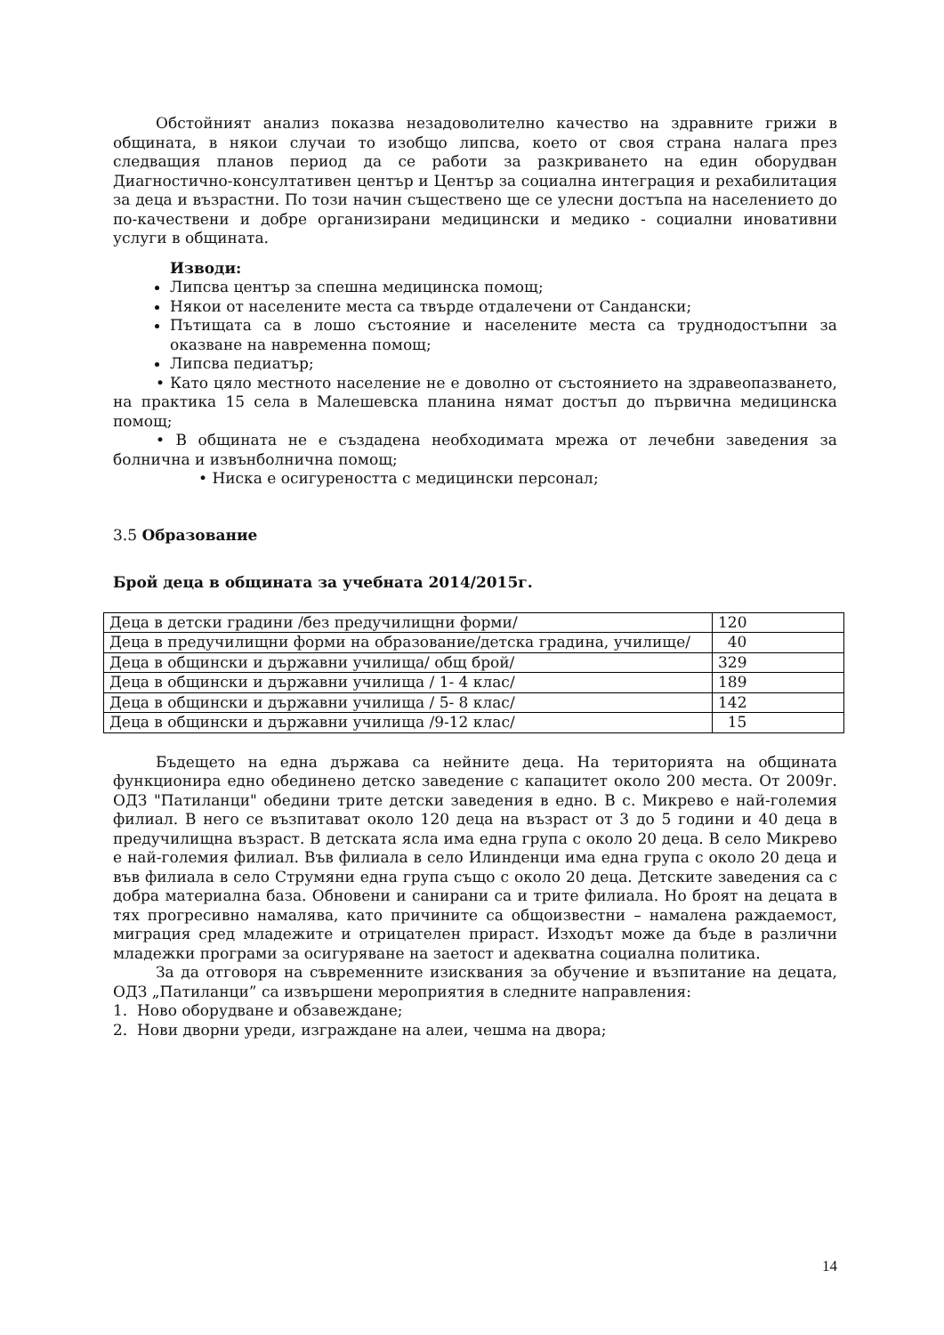Обстойният анализ показва незадоволително качество на здравните грижи в общината, в някои случаи то изобщо липсва, което от своя страна налага през следващия планов период да се работи за разкриването на един оборудван Диагностично-консултативен център и Център за социална интеграция и рехабилитация за деца и възрастни. По този начин съществено ще се улесни достъпа на населението до по-качествени и добре организирани медицински и медико - социални иновативни услуги в общината.
Изводи:
Липсва център за спешна медицинска помощ;
Някои от населените места са твърде отдалечени от Сандански;
Пътищата са в лошо състояние и населените места са труднодостъпни за оказване на навременна помощ;
Липсва педиатър;
• Като цяло местното население не е доволно от състоянието на здравеопазването, на практика 15 села в Малешевска планина нямат достъп до първична медицинска помощ;
• В общината не е създадена необходимата мрежа от лечебни заведения за болнична и извънболнична помощ;
• Ниска е осигуреността с медицински персонал;
3.5 Образование
Брой деца в общината за учебната 2014/2015г.
| Деца в детски градини /без предучилищни форми/ | 120 |
| Деца в предучилищни форми на образование/детска градина, училище/ | 40 |
| Деца в общински и държавни училища/ общ брой/ | 329 |
| Деца в общински и държавни училища / 1- 4 клас/ | 189 |
| Деца в общински и държавни училища / 5- 8 клас/ | 142 |
| Деца в общински и държавни училища /9-12 клас/ | 15 |
Бъдещето на една държава са нейните деца. На територията на общината функционира едно обединено детско заведение с капацитет около 200 места. От 2009г. ОДЗ "Патиланци" обедини трите детски заведения в едно. В с. Микрево е най-големия филиал. В него се възпитават около 120 деца на възраст от 3 до 5 години и 40 деца в предучилищна възраст. В детската ясла има една група с около 20 деца. В село Микрево е най-големия филиал. Във филиала в село Илинденци има една група с около 20 деца и във филиала в село Струмяни една група също с около 20 деца. Детските заведения са с добра материална база. Обновени и санирани са и трите филиала. Но броят на децата в тях прогресивно намалява, като причините са общоизвестни – намалена раждаемост, миграция сред младежите и отрицателен прираст. Изходът може да бъде в различни младежки програми за осигуряване на заетост и адекватна социална политика.
За да отговоря на съвременните изисквания за обучение и възпитание на децата, ОДЗ „Патиланци” са извършени мероприятия в следните направления:
1. Ново оборудване и обзавеждане;
2. Нови дворни уреди, изграждане на алеи, чешма на двора;
14